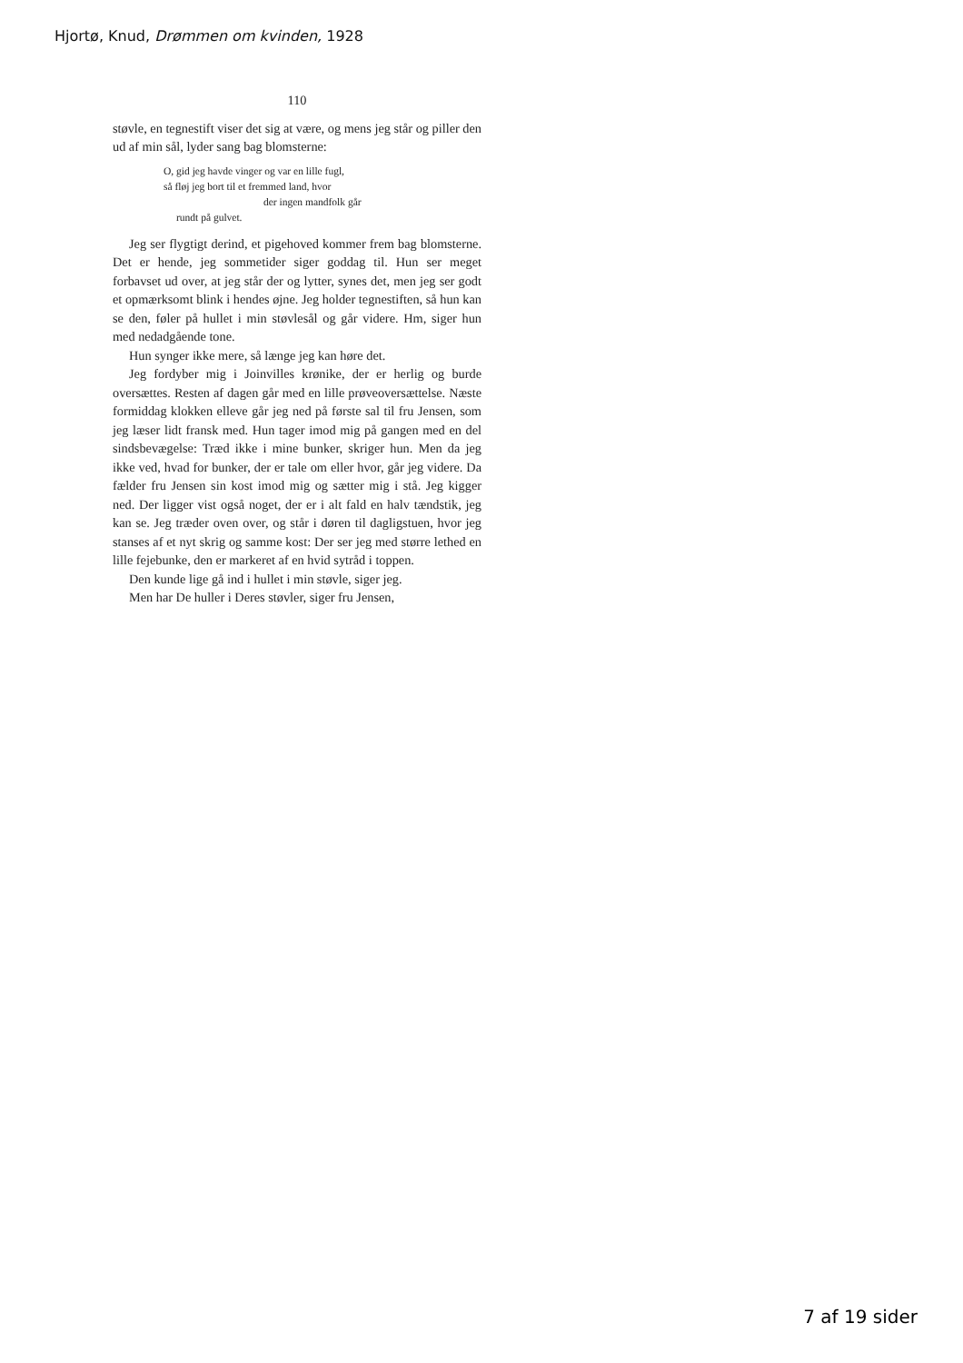Hjortø, Knud, Drømmen om kvinden, 1928
110
støvle, en tegnestift viser det sig at være, og mens jeg står og piller den ud af min sål, lyder sang bag blomsterne:
O, gid jeg havde vinger og var en lille fugl,
så fløj jeg bort til et fremmed land, hvor
der ingen mandfolk går
rundt på gulvet.
Jeg ser flygtigt derind, et pigehoved kommer frem bag blomsterne. Det er hende, jeg sommetider siger goddag til. Hun ser meget forbavset ud over, at jeg står der og lytter, synes det, men jeg ser godt et opmærksomt blink i hendes øjne. Jeg holder tegnestiften, så hun kan se den, føler på hullet i min støvlesål og går videre. Hm, siger hun med nedadgående tone.
Hun synger ikke mere, så længe jeg kan høre det.
Jeg fordyber mig i Joinvilles krønike, der er herlig og burde oversættes. Resten af dagen går med en lille prøveoversættelse. Næste formiddag klokken elleve går jeg ned på første sal til fru Jensen, som jeg læser lidt fransk med. Hun tager imod mig på gangen med en del sindsbevægelse: Træd ikke i mine bunker, skriger hun. Men da jeg ikke ved, hvad for bunker, der er tale om eller hvor, går jeg videre. Da fælder fru Jensen sin kost imod mig og sætter mig i stå. Jeg kigger ned. Der ligger vist også noget, der er i alt fald en halv tændstik, jeg kan se. Jeg træder oven over, og står i døren til dagligstuen, hvor jeg stanses af et nyt skrig og samme kost: Der ser jeg med større lethed en lille fejebunke, den er markeret af en hvid sytråd i toppen.
Den kunde lige gå ind i hullet i min støvle, siger jeg.
Men har De huller i Deres støvler, siger fru Jensen,
7 af 19 sider